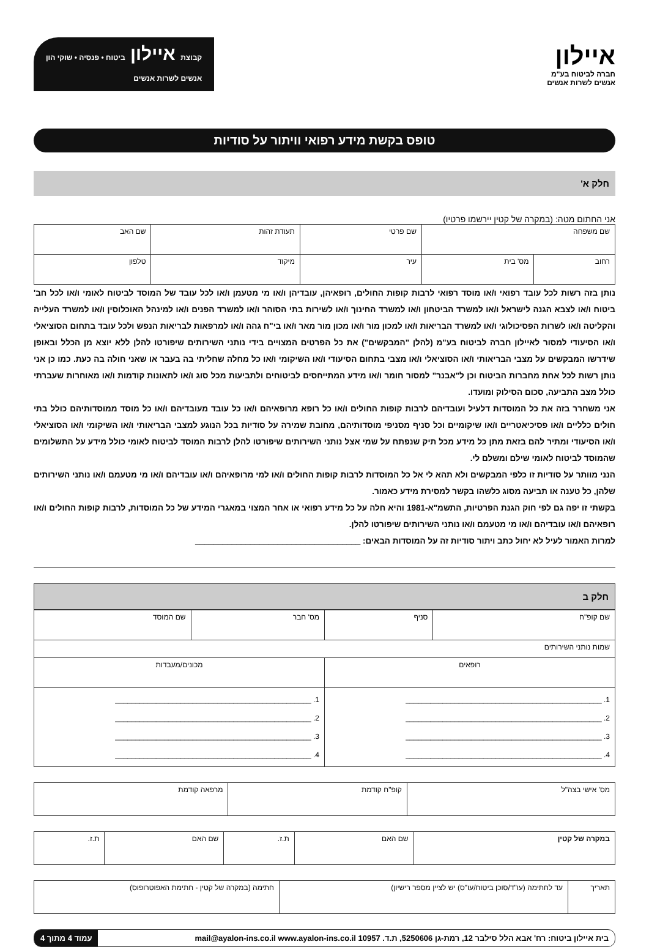איילון
חברה לביטוח בע"מ
אנשים לשרות אנשים
קבוצת איילון ביטוח • פנסיה • שוקי הון
אנשים לשרות אנשים
טופס בקשת מידע רפואי וויתור על סודיות
חלק א'
אני החתום מטה: (במקרה של קטין יירשמו פרטיו)
| שם משפחה | | שם פרטי | תעודת זהות | | שם האב |
| רחוב | מס' בית | עיר | מיקוד | טלפון | |
נותן בזה רשות לכל עובד רפואי ו/או מוסד רפואי לרבות קופות החולים, רופאיהן, עובדיהן ו/או מי מטעמן ו/או לכל עובד של המוסד לביטוח לאומי ו/או לכל חב' ביטוח ו/או לצבא הגנה לישראל ו/או למשרד הביטחון ו/או למשרד החינוך ו/או לשירות בתי הסוהר ו/או למשרד הפנים ו/או למינהל האוכלוסין ו/או למשרד העלייה והקליטה ו/או לשרות הפסיכולוגי ו/או למשרד הבריאות ו/או למכון מור ו/או מכון מור מאר ו/או בי"ח גהה ו/או למרפאות לבריאות הנפש ולכל עובד בתחום הסוציאלי ו/או הסיעודי למסור לאיילון חברה לביטוח בע"מ (להלן "המבקשים") את כל הפרטים המצויים בידי נותני השירותים שיפורטו להלן ללא יוצא מן הכלל ובאופן שידרשו המבקשים על מצבי הבריאותי ו/או הסוציאלי ו/או מצבי בתחום הסיעודי ו/או השיקומי ו/או כל מחלה שחליתי בה בעבר או שאני חולה בה כעת. כמו כן אני נותן רשות לכל אחת מחברות הביטוח וכן ל"אבנר" למסור חומר ו/או מידע המתייחסים לביטוחים ולתביעות מכל סוג ו/או לתאונות קודמות ו/או מאוחרות שעברתי כולל מצב התביעה, סכום הסילוק ומועדו.
אני משחרר בזה את כל המוסדות דלעיל ועובדיהם לרבות קופות החולים ו/או כל רופא מרופאיהם ו/או כל עובד מעובדיהם ו/או כל מוסד ממוסדותיהם כולל בתי חולים כלליים ו/או פסיכיאטריים ו/או שיקומיים וכל סניף מסניפי מוסדותיהם, מחובת שמירה על סודיות בכל הנוגע למצבי הבריאותי ו/או השיקומי ו/או הסוציאלי ו/או הסיעודי ומתיר להם בזאת מתן כל מידע מכל תיק שנפתח על שמי אצל נותני השירותים שיפורטו להלן לרבות המוסד לביטוח לאומי כולל מידע על התשלומים שהמוסד לביטוח לאומי שילם ומשלם לי.
הנני מוותר על סודיות זו כלפי המבקשים ולא תהא לי אל כל המוסדות לרבות קופות החולים ו/או למי מרופאיהם ו/או עובדיהם ו/או מי מטעמם ו/או נותני השירותים שלהן, כל טענה או תביעה מסוג כלשהו בקשר למסירת מידע כאמור.
בקשתי זו יפה גם לפי חוק הגנת הפרטיות, התשמ"א-1981 והיא חלה על כל מידע רפואי או אחר המצוי במאגרי המידע של כל המוסדות, לרבות קופות החולים ו/או רופאיהם ו/או עובדיהם ו/או מי מטעמם ו/או נותני השירותים שיפורטו להלן.
למרות האמור לעיל לא יחול כתב ויתור סודיות זה על המוסדות הבאים: ____________________________________
חלק ב
| שם קופ"ח | סניף | מס' חבר | שם המוסד |
| שמות נותני השירותים | | | |
| רופאים | | מכונים/מעבדות | |
| 1. ________________________________________________ 2. ________________________________________________ 3. ________________________________________________ 4. ________________________________________________ | | 1. ________________________________________________ 2. ________________________________________________ 3. ________________________________________________ 4. ________________________________________________ | |
| מס' אישי בצה"ל | קופ"ח קודמת | מרפאה קודמת |
| במקרה של קטין | שם האם | ת.ז. | שם האם | ת.ז. |
| תאריך | עד לחתימה (עו"ד/סוכן ביטוח/עו"ס) יש לציין מספר רישיון) | חתימה (במקרה של קטין - חתימת האפוטרופוס) |
בית איילון ביטוח: רח' אבא הלל סילבר 12, רמת-גן 5250606, ת.ד. 10957 mail@ayalon-ins.co.il www.ayalon-ins.co.il עמוד 4 מתוך 4